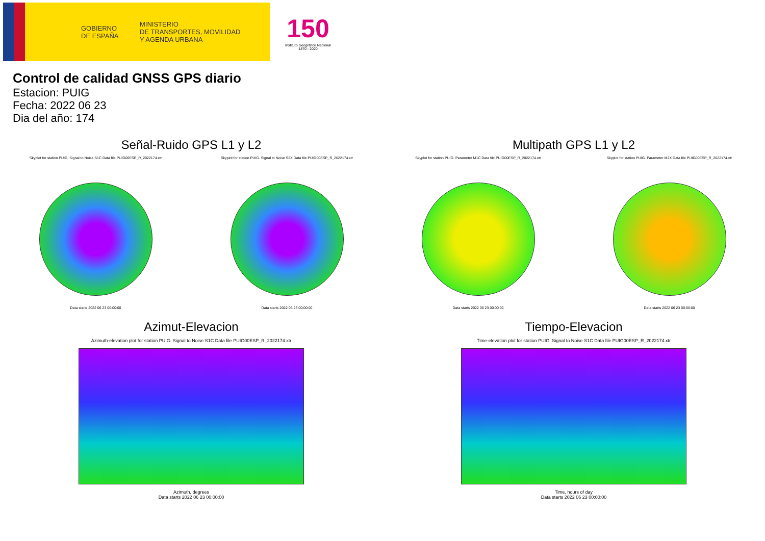GOBIERNO
DE ESPAÑA
MINISTERIO
DE TRANSPORTES, MOVILIDAD
Y AGENDA URBANA
150
Instituto Geográfico Nacional 1870 - 2020
Control de calidad GNSS GPS diario
Estacion: PUIG
Fecha: 2022 06 23
Dia del año: 174
Señal-Ruido GPS L1 y L2
Skyplot for station PUIG. Signal to Noise S1C Data file PUIG00ESP_R_2022174.xtr
Data starts 2022 06 23 00:00:00
Skyplot for station PUIG. Signal to Noise S2X Data file PUIG00ESP_R_2022174.xtr
Data starts 2022 06 23 00:00:00
Multipath GPS L1 y L2
Skyplot for station PUIG. Parameter M1C Data file PUIG00ESP_R_2022174.xtr
Data starts 2022 06 23 00:00:00
Skyplot for station PUIG. Parameter M2X Data file PUIG00ESP_R_2022174.xtr
Data starts 2022 06 23 00:00:00
Azimut-Elevacion
Azimuth-elevation plot for station PUIG. Signal to Noise S1C Data file PUIG00ESP_R_2022174.xtr
Azimuth, degrees
Data starts 2022 06 23 00:00:00
Tiempo-Elevacion
Time-elevation plot for station PUIG. Signal to Noise S1C Data file PUIG00ESP_R_2022174.xtr
Time, hours of day
Data starts 2022 06 23 00:00:00